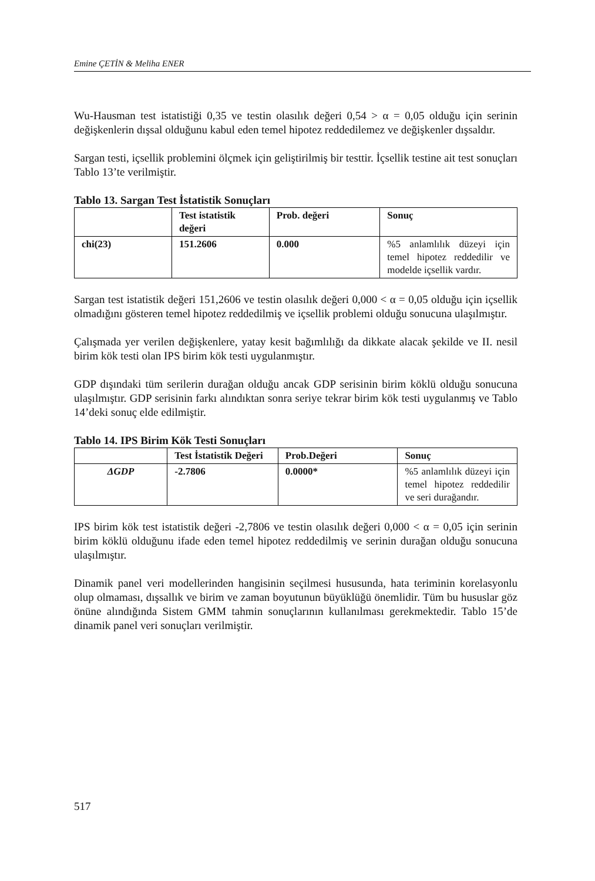Emine ÇETİN & Meliha ENER
Wu-Hausman test istatistiği 0,35 ve testin olasılık değeri 0,54 > α = 0,05 olduğu için serinin değişkenlerin dışsal olduğunu kabul eden temel hipotez reddedilemez ve değişkenler dışsaldır.
Sargan testi, içsellik problemini ölçmek için geliştirilmiş bir testtir. İçsellik testine ait test sonuçları Tablo 13’te verilmiştir.
Tablo 13. Sargan Test İstatistik Sonuçları
| | Test istatistik değeri | Prob. değeri | Sonuç |
| chi(23) | 151.2606 | 0.000 | %5 anlamlılık düzeyi için temel hipotez reddedilir ve modelde içsellik vardır. |
Sargan test istatistik değeri 151,2606 ve testin olasılık değeri 0,000 < α = 0,05 olduğu için içsellik olmadığını gösteren temel hipotez reddedilmiş ve içsellik problemi olduğu sonucuna ulaşılmıştır.
Çalışmada yer verilen değişkenlere, yatay kesit bağımlılığı da dikkate alacak şekilde ve II. nesil birim kök testi olan IPS birim kök testi uygulanmıştır.
GDP dışındaki tüm serilerin durağan olduğu ancak GDP serisinin birim köklü olduğu sonucuna ulaşılmıştır. GDP serisinin farkı alındıktan sonra seriye tekrar birim kök testi uygulanmış ve Tablo 14’deki sonuç elde edilmiştir.
Tablo 14. IPS Birim Kök Testi Sonuçları
| | Test İstatistik Değeri | Prob.Değeri | Sonuç |
| ΔGDP | -2.7806 | 0.0000* | %5 anlamlılık düzeyi için temel hipotez reddedilir ve seri durağandır. |
IPS birim kök test istatistik değeri -2,7806 ve testin olasılık değeri 0,000 < α = 0,05 için serinin birim köklü olduğunu ifade eden temel hipotez reddedilmiş ve serinin durağan olduğu sonucuna ulaşılmıştır.
Dinamik panel veri modellerinden hangisinin seçilmesi hususunda, hata teriminin korelasyonlu olup olmaması, dışsallık ve birim ve zaman boyutunun büyüklüğü önemlidir. Tüm bu hususlar göz önüne alındığında Sistem GMM tahmin sonuçlarının kullanılması gerekmektedir. Tablo 15’de dinamik panel veri sonuçları verilmiştir.
517